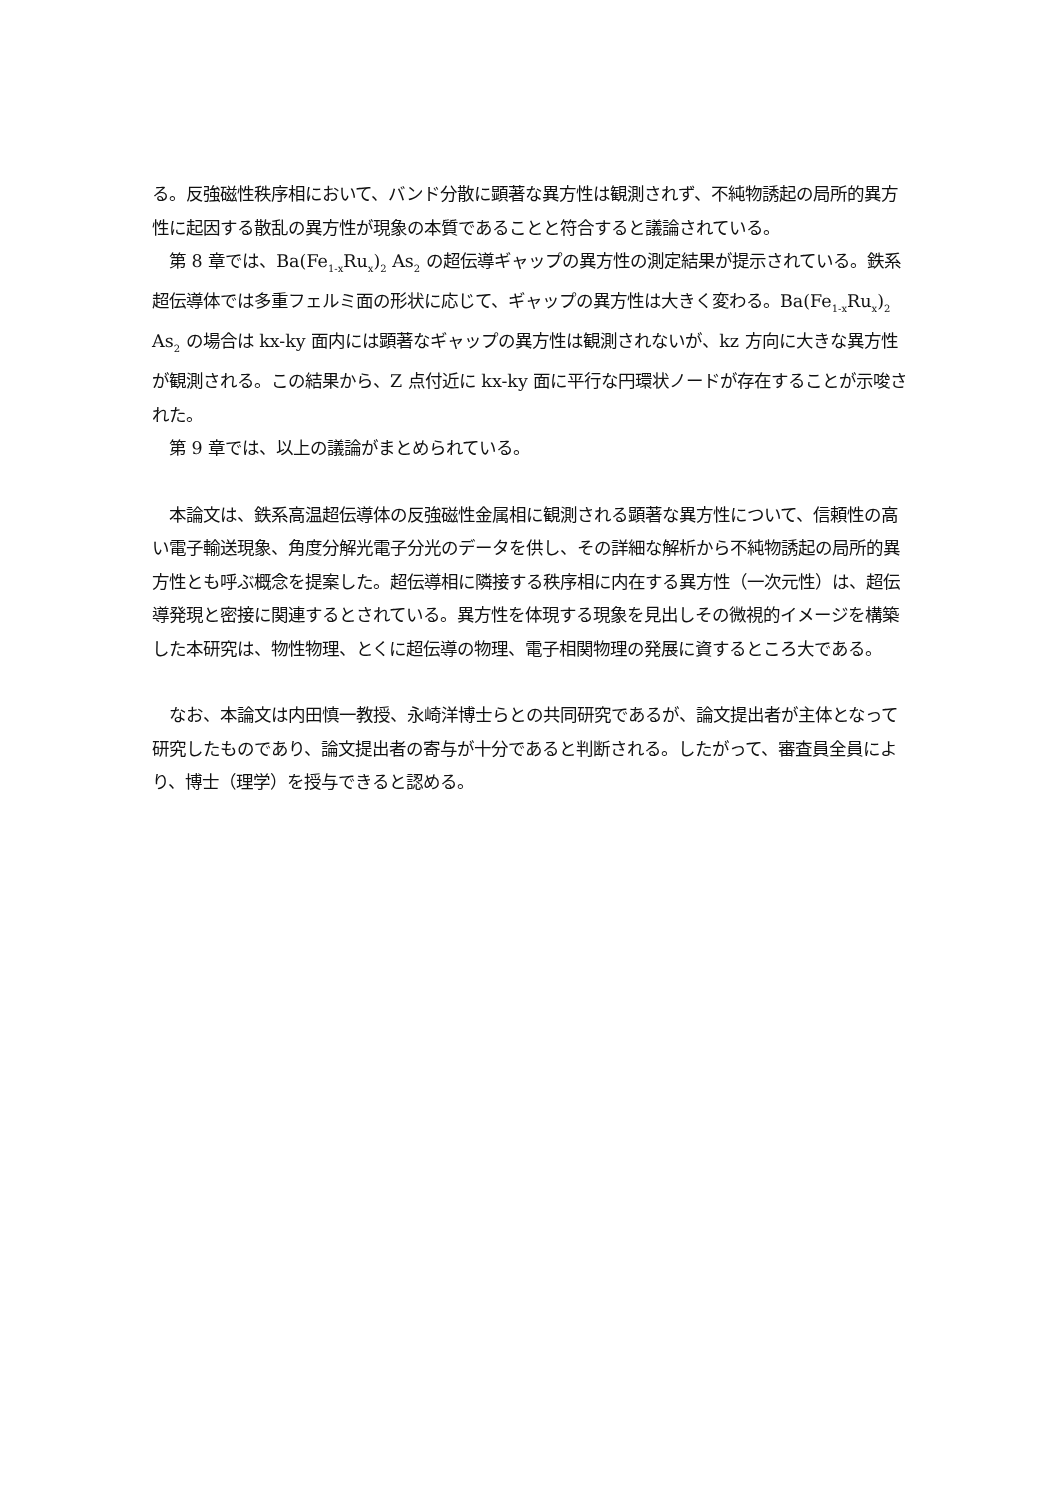る。反強磁性秩序相において、バンド分散に顕著な異方性は観測されず、不純物誘起の局所的異方性に起因する散乱の異方性が現象の本質であることと符合すると議論されている。
　第 8 章では、Ba(Fe<sub>1-x</sub>Ru<sub>x</sub>)<sub>2</sub> As<sub>2</sub> の超伝導ギャップの異方性の測定結果が提示されている。鉄系超伝導体では多重フェルミ面の形状に応じて、ギャップの異方性は大きく変わる。Ba(Fe<sub>1-x</sub>Ru<sub>x</sub>)<sub>2</sub> As<sub>2</sub> の場合は kx-ky 面内には顕著なギャップの異方性は観測されないが、kz 方向に大きな異方性が観測される。この結果から、Z 点付近に kx-ky 面に平行な円環状ノードが存在することが示唆された。
　第 9 章では、以上の議論がまとめられている。
　本論文は、鉄系高温超伝導体の反強磁性金属相に観測される顕著な異方性について、信頼性の高い電子輸送現象、角度分解光電子分光のデータを供し、その詳細な解析から不純物誘起の局所的異方性とも呼ぶ概念を提案した。超伝導相に隣接する秩序相に内在する異方性（一次元性）は、超伝導発現と密接に関連するとされている。異方性を体現する現象を見出しその微視的イメージを構築した本研究は、物性物理、とくに超伝導の物理、電子相関物理の発展に資するところ大である。
　なお、本論文は内田慎一教授、永崎洋博士らとの共同研究であるが、論文提出者が主体となって研究したものであり、論文提出者の寄与が十分であると判断される。したがって、審査員全員により、博士（理学）を授与できると認める。